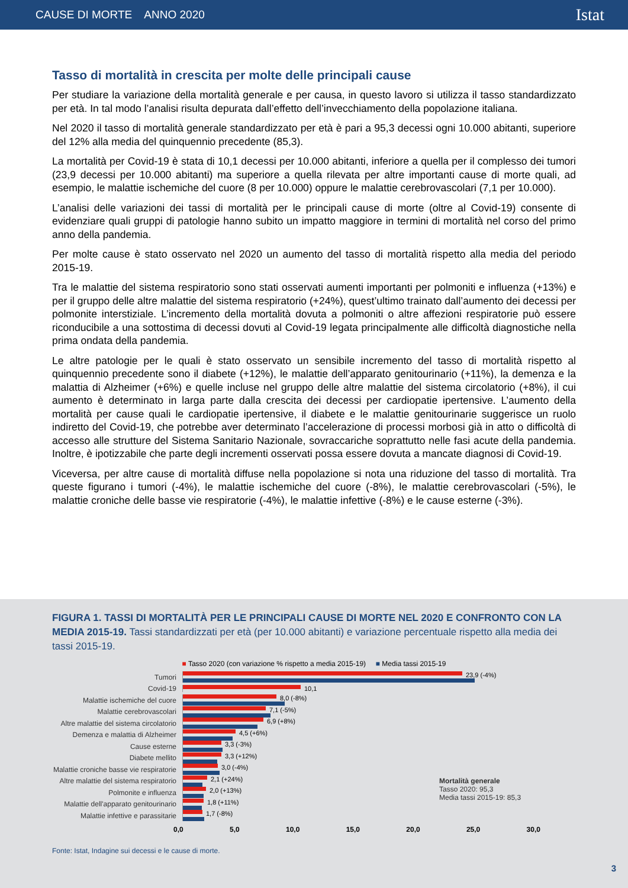CAUSE DI MORTE ANNO 2020 Istat
Tasso di mortalità in crescita per molte delle principali cause
Per studiare la variazione della mortalità generale e per causa, in questo lavoro si utilizza il tasso standardizzato per età. In tal modo l’analisi risulta depurata dall’effetto dell’invecchiamento della popolazione italiana.
Nel 2020 il tasso di mortalità generale standardizzato per età è pari a 95,3 decessi ogni 10.000 abitanti, superiore del 12% alla media del quinquennio precedente (85,3).
La mortalità per Covid-19 è stata di 10,1 decessi per 10.000 abitanti, inferiore a quella per il complesso dei tumori (23,9 decessi per 10.000 abitanti) ma superiore a quella rilevata per altre importanti cause di morte quali, ad esempio, le malattie ischemiche del cuore (8 per 10.000) oppure le malattie cerebrovascolari (7,1 per 10.000).
L’analisi delle variazioni dei tassi di mortalità per le principali cause di morte (oltre al Covid-19) consente di evidenziare quali gruppi di patologie hanno subito un impatto maggiore in termini di mortalità nel corso del primo anno della pandemia.
Per molte cause è stato osservato nel 2020 un aumento del tasso di mortalità rispetto alla media del periodo 2015-19.
Tra le malattie del sistema respiratorio sono stati osservati aumenti importanti per polmoniti e influenza (+13%) e per il gruppo delle altre malattie del sistema respiratorio (+24%), quest’ultimo trainato dall’aumento dei decessi per polmonite interstiziale. L’incremento della mortalità dovuta a polmoniti o altre affezioni respiratorie può essere riconducibile a una sottostima di decessi dovuti al Covid-19 legata principalmente alle difficoltà diagnostiche nella prima ondata della pandemia.
Le altre patologie per le quali è stato osservato un sensibile incremento del tasso di mortalità rispetto al quinquennio precedente sono il diabete (+12%), le malattie dell’apparato genitourinario (+11%), la demenza e la malattia di Alzheimer (+6%) e quelle incluse nel gruppo delle altre malattie del sistema circolatorio (+8%), il cui aumento è determinato in larga parte dalla crescita dei decessi per cardiopatie ipertensive. L’aumento della mortalità per cause quali le cardiopatie ipertensive, il diabete e le malattie genitourinarie suggerisce un ruolo indiretto del Covid-19, che potrebbe aver determinato l’accelerazione di processi morbosi già in atto o difficoltà di accesso alle strutture del Sistema Sanitario Nazionale, sovraccariche soprattutto nelle fasi acute della pandemia. Inoltre, è ipotizzabile che parte degli incrementi osservati possa essere dovuta a mancate diagnosi di Covid-19.
Viceversa, per altre cause di mortalità diffuse nella popolazione si nota una riduzione del tasso di mortalità. Tra queste figurano i tumori (-4%), le malattie ischemiche del cuore (-8%), le malattie cerebrovascolari (-5%), le malattie croniche delle basse vie respiratorie (-4%), le malattie infettive (-8%) e le cause esterne (-3%).
FIGURA 1. TASSI DI MORTALITÀ PER LE PRINCIPALI CAUSE DI MORTE NEL 2020 E CONFRONTO CON LA MEDIA 2015-19. Tassi standardizzati per età (per 10.000 abitanti) e variazione percentuale rispetto alla media dei tassi 2015-19.
■ Tasso 2020 (con variazione % rispetto a media 2015-19) ■ Media tassi 2015-19
Tumori 23,9 (-4%)
Covid-19 10,1
Malattie ischemiche del cuore 8,0 (-8%)
Malattie cerebrovascolari 7,1 (-5%)
Altre malattie del sistema circolatorio
6,9 (+8%)
Demenza e malattia di Alzheimer
4,5 (+6%)
Cause esterne 3,3 (-3%)
Diabete mellito 3,3 (+12%)
Malattie croniche basse vie respiratorie
3,0 (-4%)
Altre malattie del sistema respiratorio
2,1 (+24%)
Polmonite e influenza 2,0 (+13%)
Malattie dell'apparato genitourinario
1,8 (+11%)
Malattie infettive e parassitarie
1,7 (-8%)
0,0 5,0 10,0 15,0 20,0 25,0 30,0
Mortalità generale
Tasso 2020: 95,3
Media tassi 2015-19: 85,3
Fonte: Istat, Indagine sui decessi e le cause di morte.
3